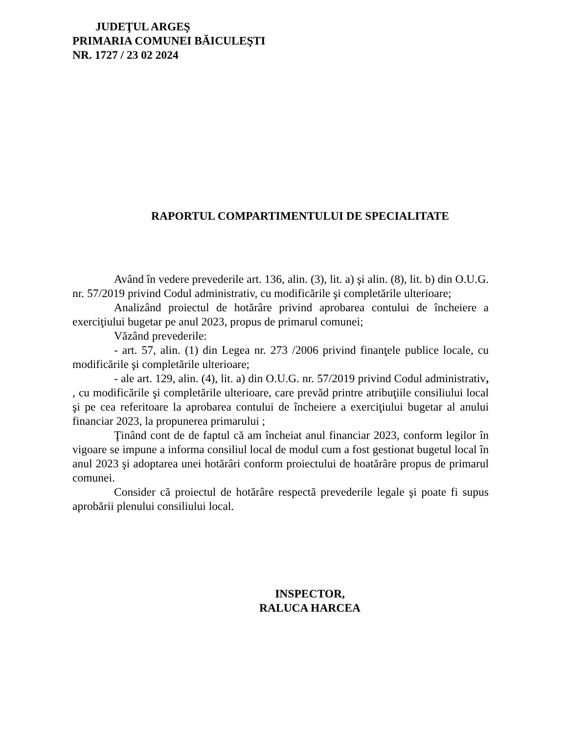JUDEŢUL ARGEŞ
PRIMARIA COMUNEI BĂICULEŞTI
NR. 1727 / 23 02 2024
RAPORTUL COMPARTIMENTULUI DE SPECIALITATE
Având în vedere prevederile art. 136, alin. (3), lit. a) şi alin. (8), lit. b) din O.U.G. nr. 57/2019 privind Codul administrativ, cu modificările şi completările ulterioare;
Analizând proiectul de hotărâre privind aprobarea contului de încheiere a exerciţiului bugetar pe anul 2023, propus de primarul comunei;
Văzând prevederile:
- art. 57, alin. (1) din Legea nr. 273 /2006 privind finanţele publice locale, cu modificările şi completările ulterioare;
- ale art. 129, alin. (4), lit. a) din O.U.G. nr. 57/2019 privind Codul administrativ, , cu modificările şi completările ulterioare, care prevăd printre atribuţiile consiliului local şi pe cea referitoare la aprobarea contului de încheiere a exerciţiului bugetar al anului financiar 2023, la propunerea primarului ;
Ţinând cont de de faptul că am încheiat anul financiar 2023, conform legilor în vigoare se impune a informa consiliul local de modul cum a fost gestionat bugetul local în anul 2023 şi adoptarea unei hotărâri conform proiectului de hoatărâre propus de primarul comunei.
Consider că proiectul de hotărâre respectă prevederile legale şi poate fi supus aprobării plenului consiliului local.
INSPECTOR,
RALUCA HARCEA